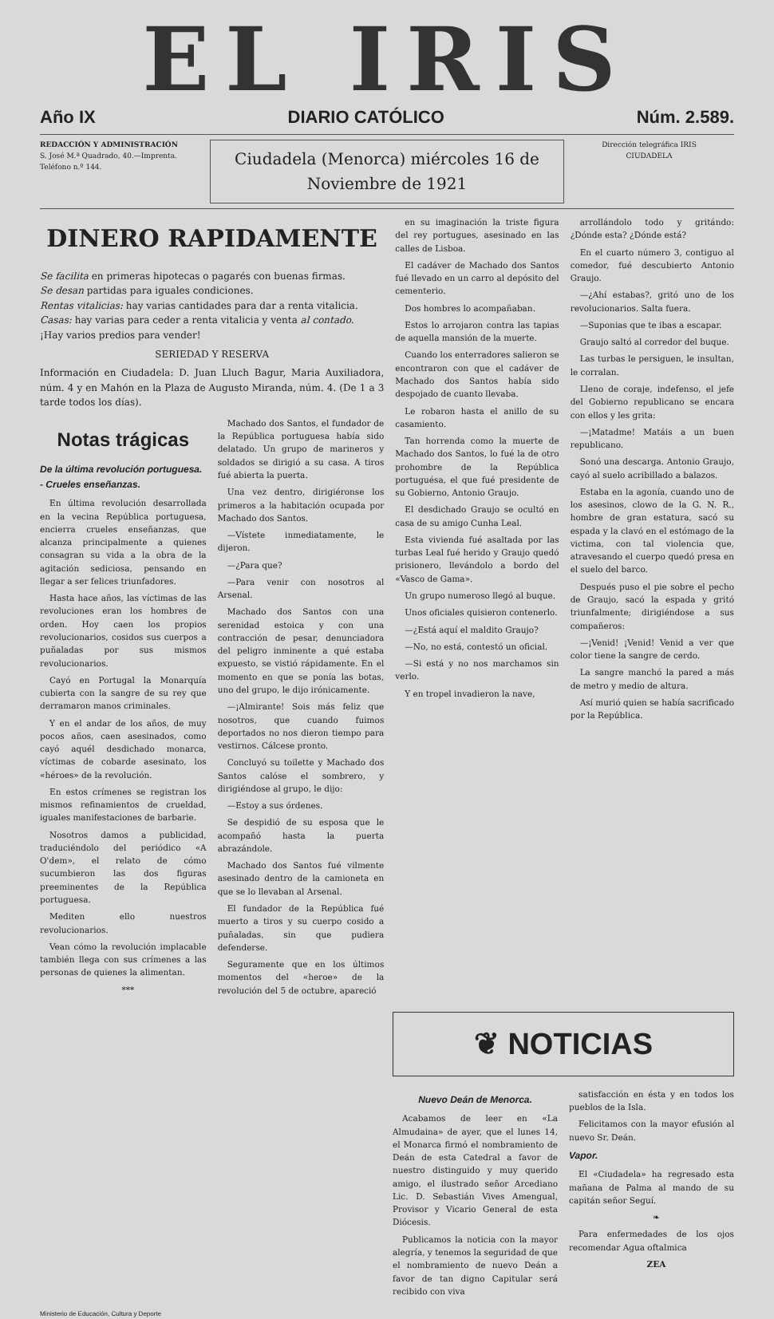EL IRIS
Año IX DIARIO CATÓLICO Núm. 2.589.
REDACCIÓN Y ADMINISTRACIÓN
S. José M.ª Quadrado, 40.—Imprenta.
Teléfono n.º 144.
Ciudadela (Menorca) miércoles 16 de Noviembre de 1921
Dirección telegráfica IRIS
CIUDADELA
DINERO RAPIDAMENTE
Se facilita en primeras hipotecas o pagarés con buenas firmas.
Se desan partidas para iguales condiciones.
Rentas vitalicias: hay varias cantidades para dar a renta vitalicia.
Casas: hay varias para ceder a renta vitalicia y venta al contado.
¡Hay varios predios para vender!
SERIEDAD Y RESERVA
Información en Ciudadela: D. Juan Lluch Bagur, Maria Auxiliadora, núm. 4 y en Mahón en la Plaza de Augusto Miranda, núm. 4. (De 1 a 3 tarde todos los días).
Notas trágicas
De la última revolución portuguesa. - Crueles enseñanzas.
En última revolución desarrollada en la vecina República portuguesa, encierra crueles enseñanzas, que alcanza principalmente a quienes consagran su vida a la obra de la agitación sediciosa, pensando en llegar a ser felices triunfadores.
Hasta hace años, las víctimas de las revoluciones eran los hombres de orden. Hoy caen los propios revolucionarios, cosidos sus cuerpos a puñaladas por sus mismos revolucionarios.
Cayó en Portugal la Monarquía cubierta con la sangre de su rey que derramaron manos criminales.
Y en el andar de los años, de muy pocos años, caen asesinados, como cayó aquél desdichado monarca, víctimas de cobarde asesinato, los «héroes» de la revolución.
En estos crímenes se registran los mismos refinamientos de crueldad, iguales manifestaciones de barbarie.
Nosotros damos a publicidad, traduciéndolo del periódico «A O'dem», el relato de cómo sucumbieron las dos figuras preeminentes de la República portuguesa.
Mediten ello nuestros revolucionarios.
Vean cómo la revolución implacable también llega con sus crímenes a las personas de quienes la alimentan.
***
Machado dos Santos, el fundador de la República portuguesa había sido delatado. Un grupo de marineros y soldados se dirigió a su casa. A tiros fué abierta la puerta.
Una vez dentro, dirigiéronse los primeros a la habitación ocupada por Machado dos Santos.
—Vístete inmediatamente, le dijeron.
—¿Para que?
—Para venir con nosotros al Arsenal.
Machado dos Santos con una serenidad estoica y con una contracción de pesar, denunciadora del peligro inminente a qué estaba expuesto, se vistió rápidamente. En el momento en que se ponía las botas, uno del grupo, le dijo irónicamente.
—¡Almirante! Sois más feliz que nosotros, que cuando fuimos deportados no nos dieron tiempo para vestirnos. Cálcese pronto.
Concluyó su toilette y Machado dos Santos calóse el sombrero, y dirigiéndose al grupo, le dijo:
—Estoy a sus órdenes.
Se despidió de su esposa que le acompañó hasta la puerta abrazándole.
Machado dos Santos fué vilmente asesinado dentro de la camioneta en que se lo llevaban al Arsenal.
El fundador de la República fué muerto a tiros y su cuerpo cosido a puñaladas, sin que pudiera defenderse.
Seguramente que en los últimos momentos del «heroe» de la revolución del 5 de octubre, apareció
en su imaginación la triste figura del rey portugues, asesinado en las calles de Lisboa.
El cadáver de Machado dos Santos fué llevado en un carro al depósito del cementerio.
Dos hombres lo acompañaban.
Estos lo arrojaron contra las tapias de aquella mansión de la muerte.
Cuando los enterradores salieron se encontraron con que el cadáver de Machado dos Santos había sido despojado de cuanto llevaba.
Le robaron hasta el anillo de su casamiento.
Tan horrenda como la muerte de Machado dos Santos, lo fué la de otro prohombre de la República portuguésa, el que fué presidente de su Gobierno, Antonio Graujo.
El desdichado Graujo se ocultó en casa de su amigo Cunha Leal.
Esta vivienda fué asaltada por las turbas Leal fué herido y Graujo quedó prisionero, llevándolo a bordo del «Vasco de Gama».
Un grupo numeroso llegó al buque.
Unos oficiales quisieron contenerlo.
—¿Está aquí el maldito Graujo?
—No, no está, contestó un oficial.
—Si está y no nos marchamos sin verlo.
Y en tropel invadieron la nave,
arrollándolo todo y gritándo: ¿Dónde esta? ¿Dónde está?
En el cuarto número 3, contiguo al comedor, fué descubierto Antonio Graujo.
—¿Ahí estabas?, gritó uno de los revolucionarios. Salta fuera.
—Suponias que te ibas a escapar.
Graujo saltó al corredor del buque.
Las turbas le persiguen, le insultan, le corralan.
Lleno de coraje, indefenso, el jefe del Gobierno republicano se encara con ellos y les grita:
—¡Matadme! Matáis a un buen republicano.
Sonó una descarga. Antonio Graujo, cayó al suelo acribillado a balazos.
Estaba en la agonía, cuando uno de los asesinos, clowo de la G. N. R., hombre de gran estatura, sacó su espada y la clavó en el estómago de la victima, con tal violencia que, atravesando el cuerpo quedó presa en el suelo del barco.
Después puso el pie sobre el pecho de Graujo, sacó la espada y gritó triunfalmente; dirigiéndose a sus compañeros:
—¡Venid! ¡Venid! Venid a ver que color tiene la sangre de cerdo.
La sangre manchó la pared a más de metro y medio de altura.
Así murió quien se había sacrificado por la República.
❦ NOTICIAS
Nuevo Deán de Menorca.
Acabamos de leer en «La Almudaina» de ayer, que el lunes 14, el Monarca firmó el nombramiento de Deán de esta Catedral a favor de nuestro distinguido y muy querido amigo, el ilustrado señor Arcediano Lic. D. Sebastián Vives Amengual, Provisor y Vicario General de esta Diócesis.
Publicamos la noticia con la mayor alegría, y tenemos la seguridad de que el nombramiento de nuevo Deán a favor de tan digno Capitular será recibido con viva
satisfacción en ésta y en todos los pueblos de la Isla.
Felicitamos con la mayor efusión al nuevo Sr. Deán.
Vapor.
El «Ciudadela» ha regresado esta mañana de Palma al mando de su capitán señor Seguí.
❧
Para enfermedades de los ojos recomendar Agua oftalmica
ZEA
Ministerio de Educación, Cultura y Deporte